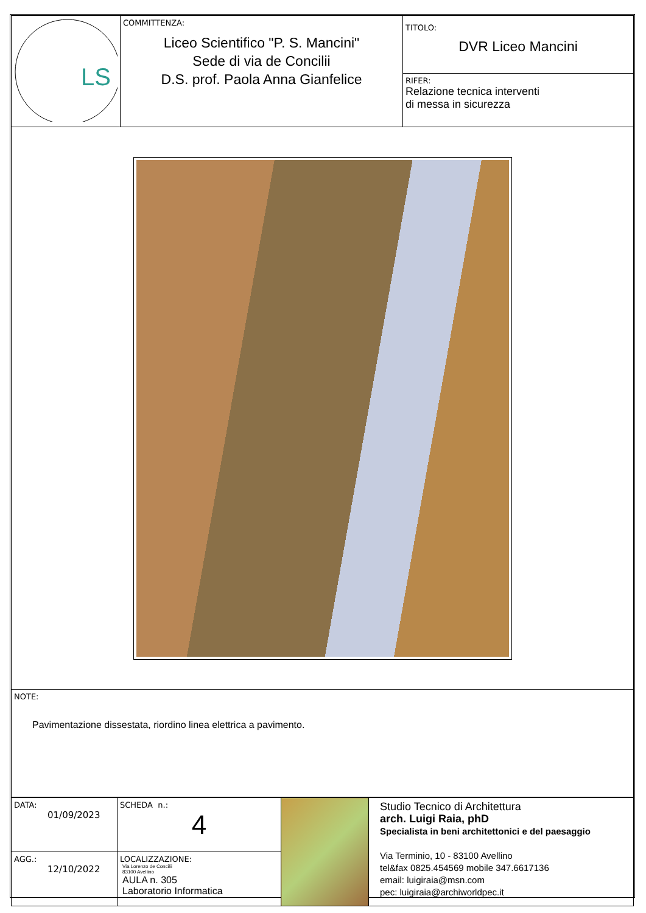| LS | COMMITTENZA: Liceo Scientifico "P. S. Mancini" Sede di via de Concilii D.S. prof. Paola Anna Gianfelice | TITOLO: DVR Liceo Mancini RIFER: Relazione tecnica interventi di messa in sicurezza |
| NOTE: Pavimentazione dissestata, riordino linea elettrica a pavimento. | | |
| DATA: 01/09/2023 | SCHEDA n.: 4 | | Studio Tecnico di Architettura arch. Luigi Raia, phD Specialista in beni architettonici e del paesaggio Via Terminio, 10 - 83100 Avellino tel&fax 0825.454569 mobile 347.6617136 email: luigiraia@msn.com pec: luigiraia@archiworldpec.it |
| AGG.: 12/10/2022 | LOCALIZZAZIONE: Via Lorenzo de Concilii 83100 Avellino AULA n. 305 Laboratorio Informatica | | |